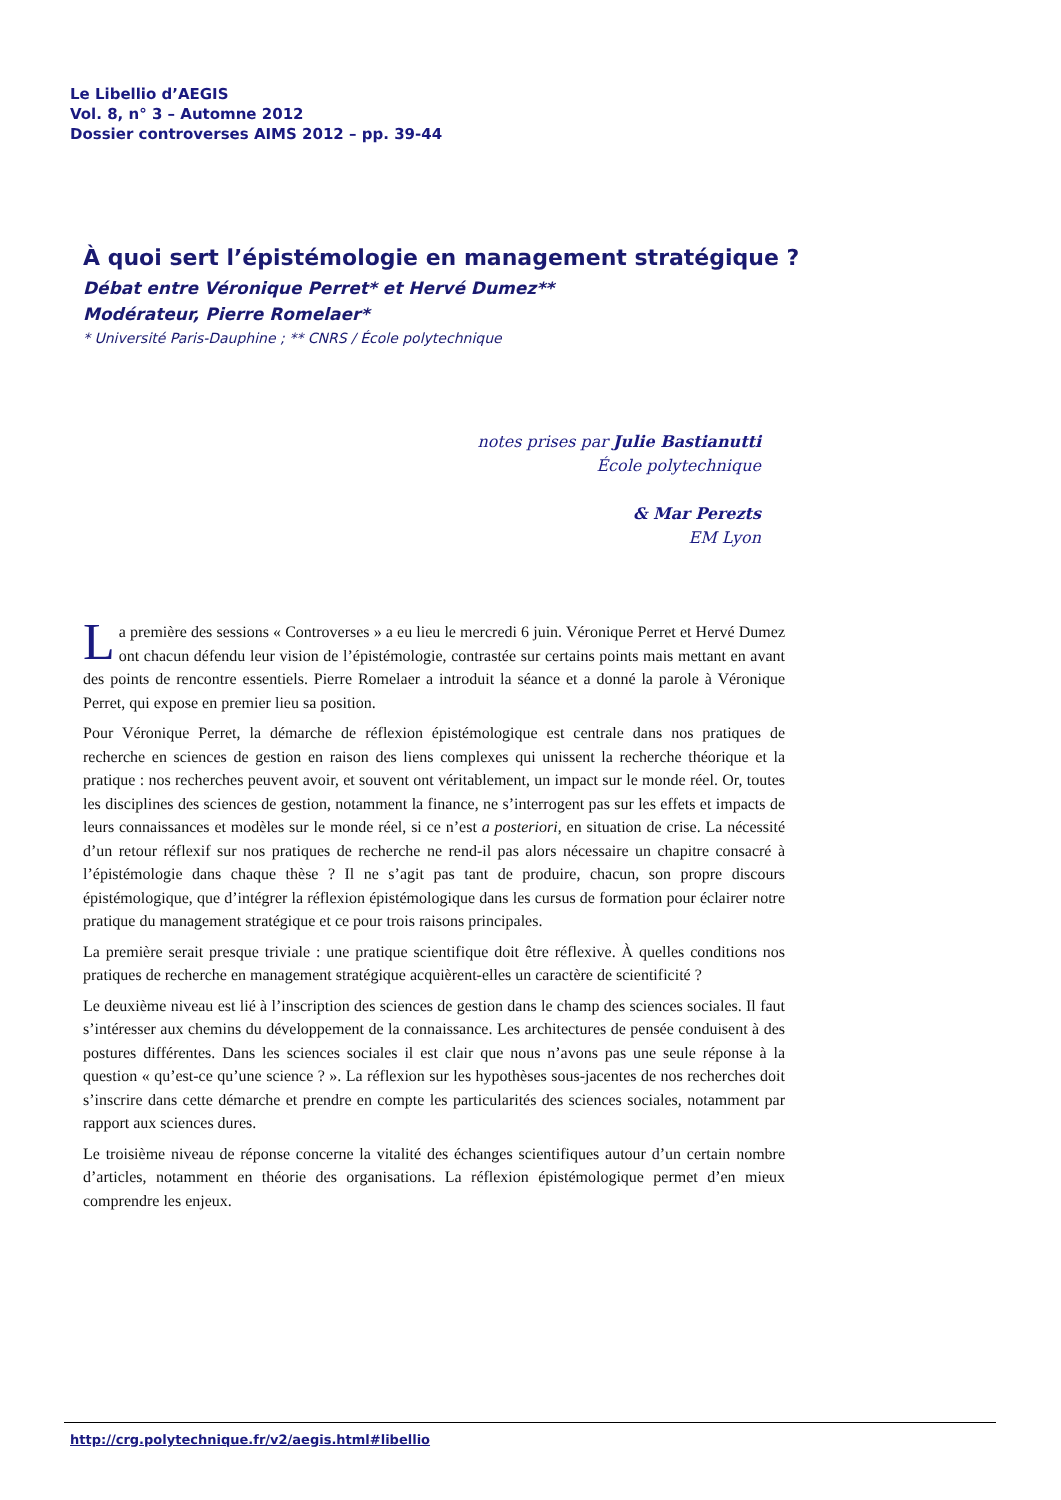Le Libellio d’AEGIS
Vol. 8, n° 3 – Automne 2012
Dossier controverses AIMS 2012 – pp. 39-44
À quoi sert l’épistémologie en management stratégique ?
Débat entre Véronique Perret* et Hervé Dumez**
Modérateur, Pierre Romelaer*
* Université Paris-Dauphine ; ** CNRS / École polytechnique
notes prises par Julie Bastianutti
École polytechnique
& Mar Perezts
EM Lyon
La première des sessions « Controverses » a eu lieu le mercredi 6 juin. Véronique Perret et Hervé Dumez ont chacun défendu leur vision de l’épistémologie, contrastée sur certains points mais mettant en avant des points de rencontre essentiels. Pierre Romelaer a introduit la séance et a donné la parole à Véronique Perret, qui expose en premier lieu sa position.
Pour Véronique Perret, la démarche de réflexion épistémologique est centrale dans nos pratiques de recherche en sciences de gestion en raison des liens complexes qui unissent la recherche théorique et la pratique : nos recherches peuvent avoir, et souvent ont véritablement, un impact sur le monde réel. Or, toutes les disciplines des sciences de gestion, notamment la finance, ne s’interrogent pas sur les effets et impacts de leurs connaissances et modèles sur le monde réel, si ce n’est a posteriori, en situation de crise. La nécessité d’un retour réflexif sur nos pratiques de recherche ne rend-il pas alors nécessaire un chapitre consacré à l’épistémologie dans chaque thèse ? Il ne s’agit pas tant de produire, chacun, son propre discours épistémologique, que d’intégrer la réflexion épistémologique dans les cursus de formation pour éclairer notre pratique du management stratégique et ce pour trois raisons principales.
La première serait presque triviale : une pratique scientifique doit être réflexive. À quelles conditions nos pratiques de recherche en management stratégique acquièrent-elles un caractère de scientificité ?
Le deuxième niveau est lié à l’inscription des sciences de gestion dans le champ des sciences sociales. Il faut s’intéresser aux chemins du développement de la connaissance. Les architectures de pensée conduisent à des postures différentes. Dans les sciences sociales il est clair que nous n’avons pas une seule réponse à la question « qu’est-ce qu’une science ? ». La réflexion sur les hypothèses sous-jacentes de nos recherches doit s’inscrire dans cette démarche et prendre en compte les particularités des sciences sociales, notamment par rapport aux sciences dures.
Le troisième niveau de réponse concerne la vitalité des échanges scientifiques autour d’un certain nombre d’articles, notamment en théorie des organisations. La réflexion épistémologique permet d’en mieux comprendre les enjeux.
http://crg.polytechnique.fr/v2/aegis.html#libellio